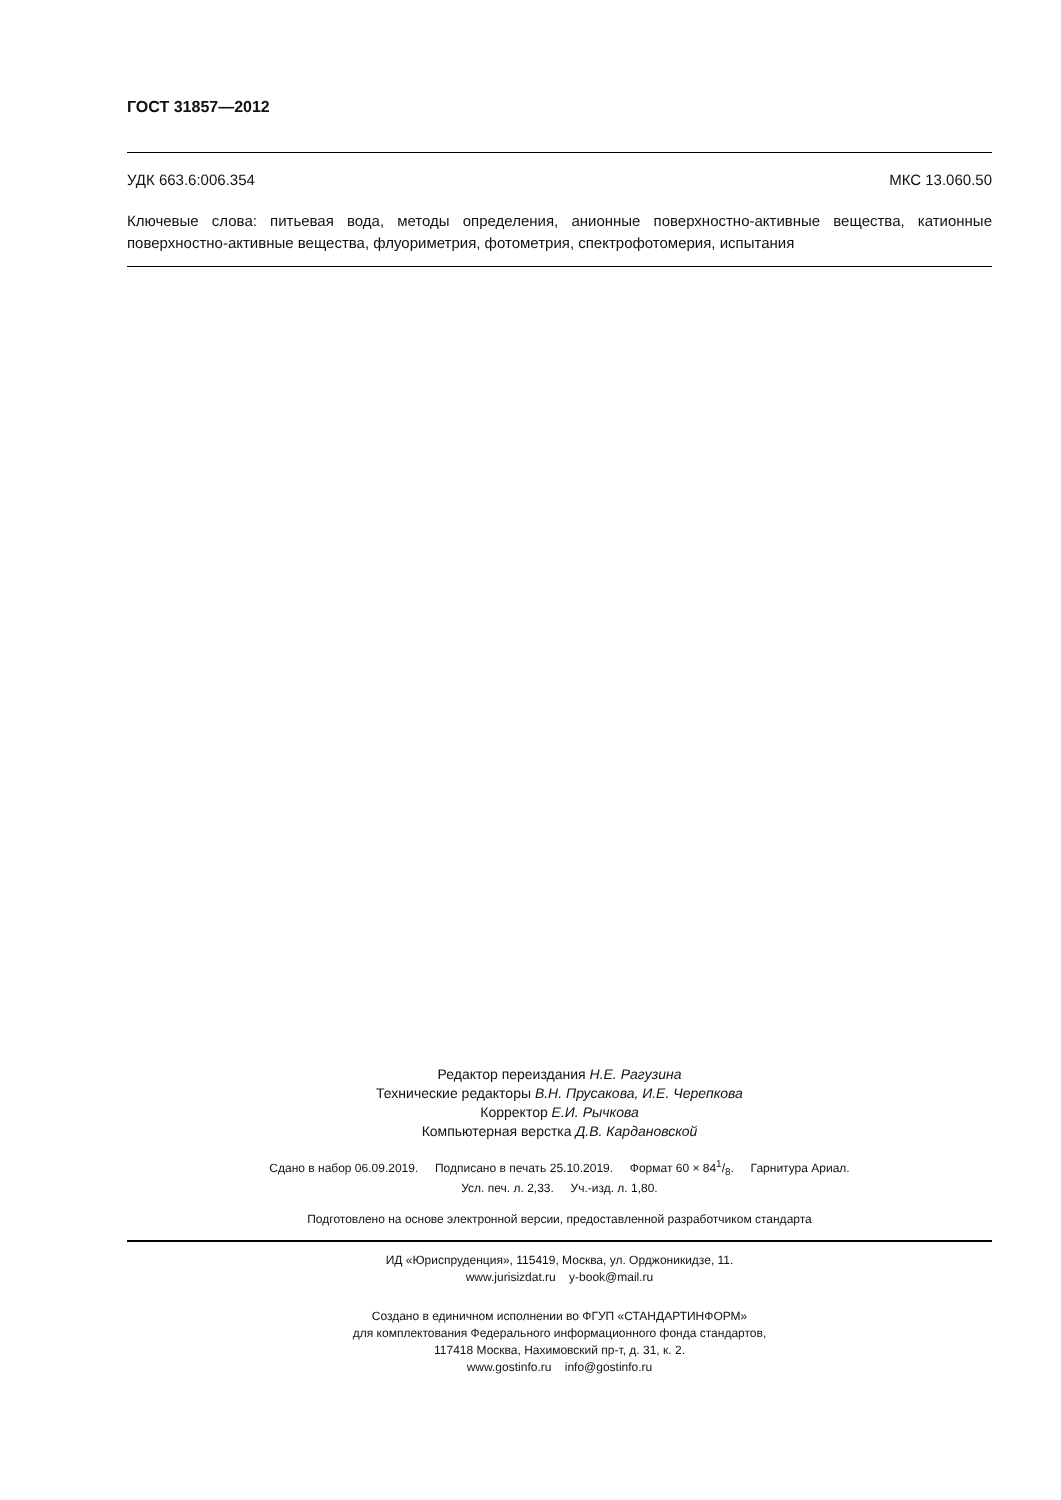ГОСТ 31857—2012
УДК 663.6:006.354 МКС 13.060.50
Ключевые слова: питьевая вода, методы определения, анионные поверхностно-активные вещества, катионные поверхностно-активные вещества, флуориметрия, фотометрия, спектрофотомерия, испытания
Редактор переиздания Н.Е. Рагузина
Технические редакторы В.Н. Прусакова, И.Е. Черепкова
Корректор Е.И. Рычкова
Компьютерная верстка Д.В. Кардановской
Сдано в набор 06.09.2019. Подписано в печать 25.10.2019. Формат 60 × 841/8. Гарнитура Ариал.
Усл. печ. л. 2,33. Уч.-изд. л. 1,80.
Подготовлено на основе электронной версии, предоставленной разработчиком стандарта
ИД «Юриспруденция», 115419, Москва, ул. Орджоникидзе, 11.
www.jurisizdat.ru y-book@mail.ru
Создано в единичном исполнении во ФГУП «СТАНДАРТИНФОРМ»
для комплектования Федерального информационного фонда стандартов,
117418 Москва, Нахимовский пр-т, д. 31, к. 2.
www.gostinfo.ru info@gostinfo.ru